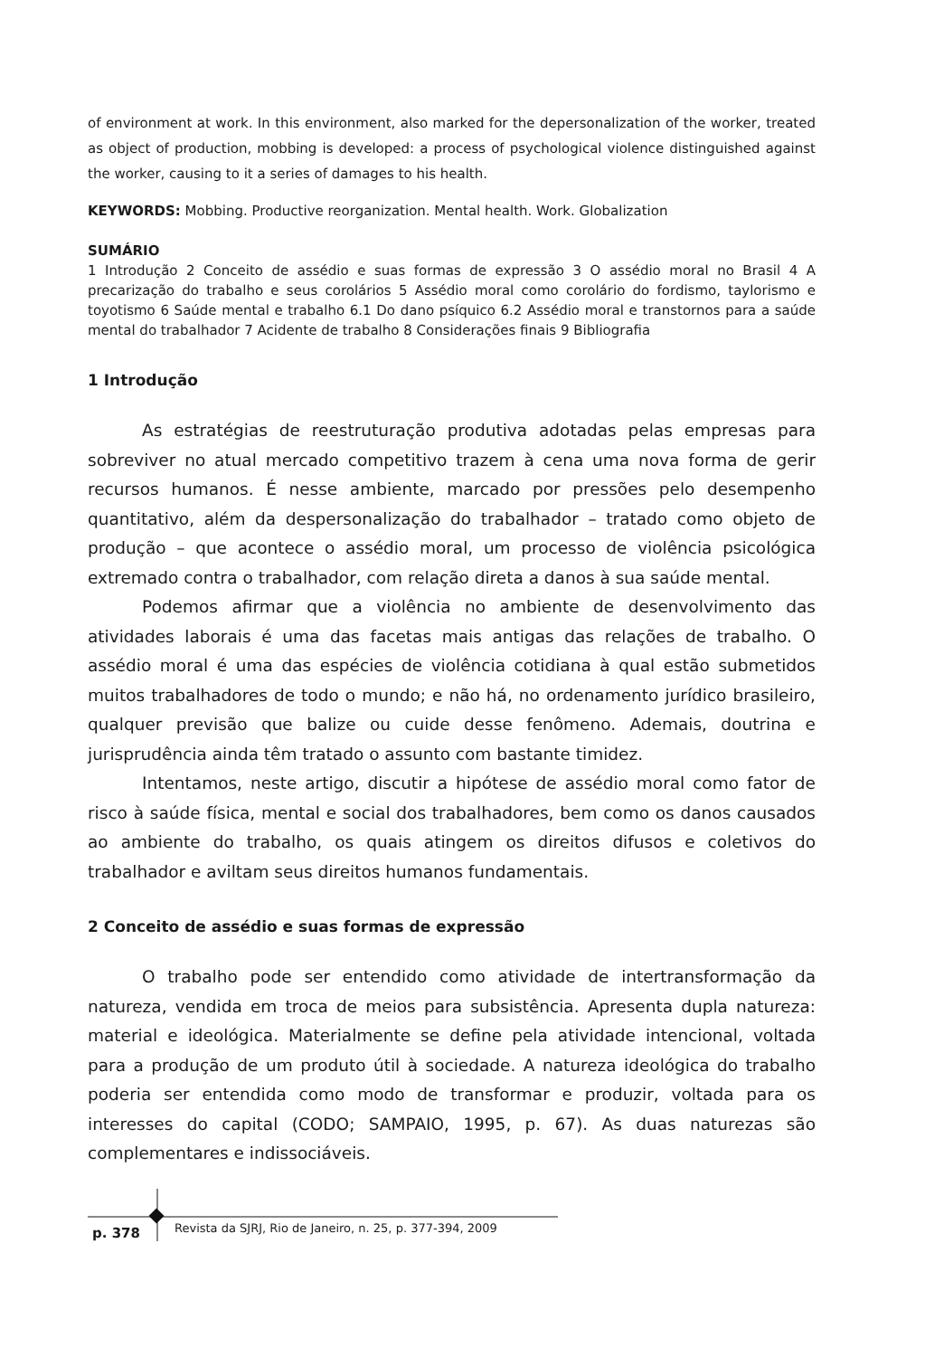of environment at work. In this environment, also marked for the depersonalization of the worker, treated as object of production, mobbing is developed: a process of psychological violence distinguished against the worker, causing to it a series of damages to his health.
KEYWORDS: Mobbing. Productive reorganization. Mental health. Work. Globalization
SUMÁRIO
1 Introdução 2 Conceito de assédio e suas formas de expressão 3 O assédio moral no Brasil 4 A precarização do trabalho e seus corolários 5 Assédio moral como corolário do fordismo, taylorismo e toyotismo 6 Saúde mental e trabalho 6.1 Do dano psíquico 6.2 Assédio moral e transtornos para a saúde mental do trabalhador 7 Acidente de trabalho 8 Considerações finais 9 Bibliografia
1 Introdução
As estratégias de reestruturação produtiva adotadas pelas empresas para sobreviver no atual mercado competitivo trazem à cena uma nova forma de gerir recursos humanos. É nesse ambiente, marcado por pressões pelo desempenho quantitativo, além da despersonalização do trabalhador – tratado como objeto de produção – que acontece o assédio moral, um processo de violência psicológica extremado contra o trabalhador, com relação direta a danos à sua saúde mental.
Podemos afirmar que a violência no ambiente de desenvolvimento das atividades laborais é uma das facetas mais antigas das relações de trabalho. O assédio moral é uma das espécies de violência cotidiana à qual estão submetidos muitos trabalhadores de todo o mundo; e não há, no ordenamento jurídico brasileiro, qualquer previsão que balize ou cuide desse fenômeno. Ademais, doutrina e jurisprudência ainda têm tratado o assunto com bastante timidez.
Intentamos, neste artigo, discutir a hipótese de assédio moral como fator de risco à saúde física, mental e social dos trabalhadores, bem como os danos causados ao ambiente do trabalho, os quais atingem os direitos difusos e coletivos do trabalhador e aviltam seus direitos humanos fundamentais.
2 Conceito de assédio e suas formas de expressão
O trabalho pode ser entendido como atividade de intertransformação da natureza, vendida em troca de meios para subsistência. Apresenta dupla natureza: material e ideológica. Materialmente se define pela atividade intencional, voltada para a produção de um produto útil à sociedade. A natureza ideológica do trabalho poderia ser entendida como modo de transformar e produzir, voltada para os interesses do capital (CODO; SAMPAIO, 1995, p. 67). As duas naturezas são complementares e indissociáveis.
p. 378 Revista da SJRJ, Rio de Janeiro, n. 25, p. 377-394, 2009